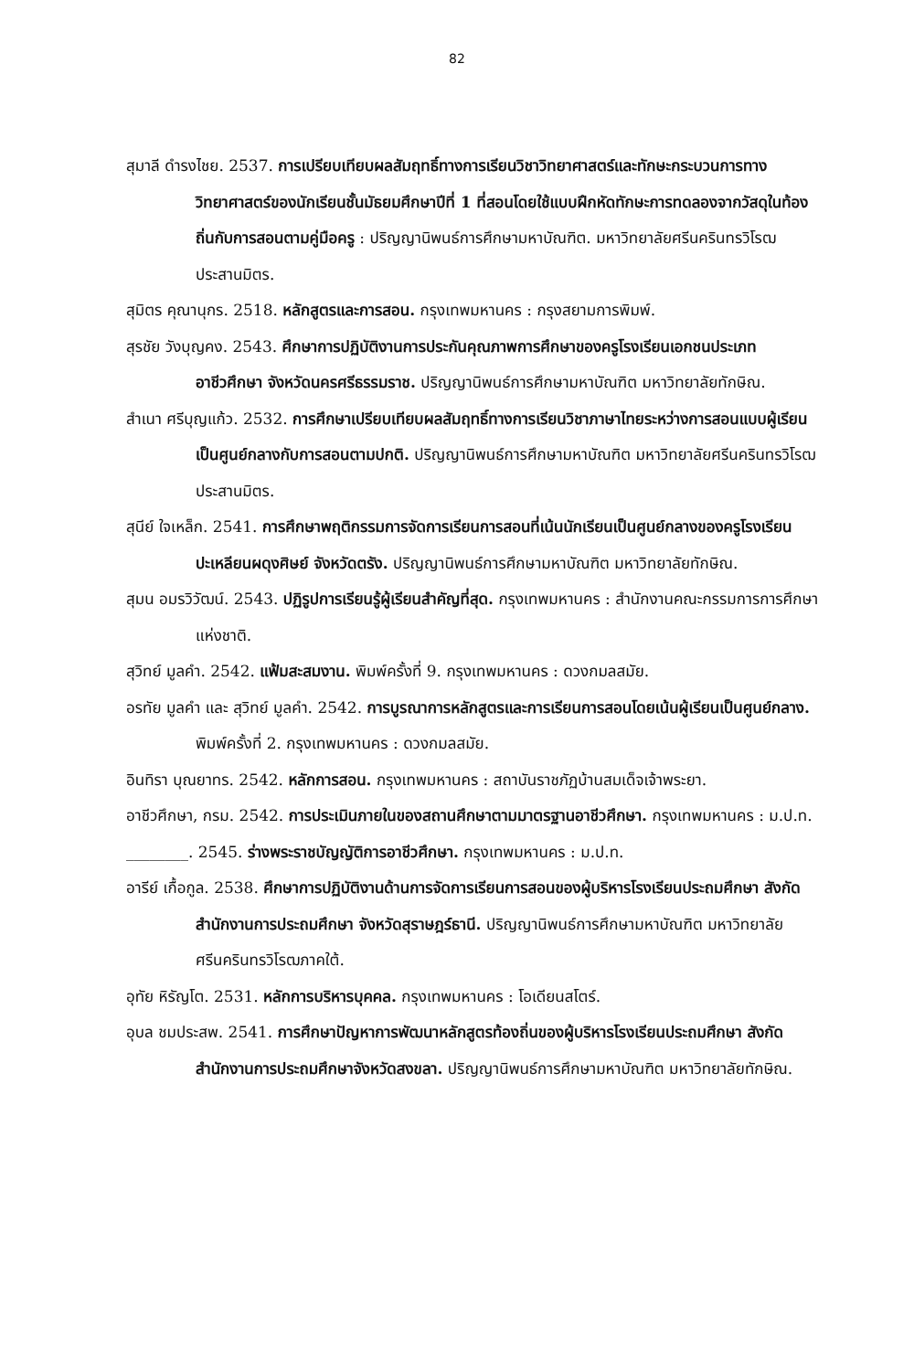82
สุมาลี ดำรงไชย. 2537. การเปรียบเทียบผลสัมฤทธิ์ทางการเรียนวิชาวิทยาศาสตร์และทักษะกระบวนการทางวิทยาศาสตร์ของนักเรียนชั้นมัธยมศึกษาปีที่ 1 ที่สอนโดยใช้แบบฝึกหัดทักษะการทดลองจากวัสดุในท้องถิ่นกับการสอนตามคู่มือครู : ปริญญานิพนธ์การศึกษามหาบัณฑิต. มหาวิทยาลัยศรีนครินทรวิโรฒ ประสานมิตร.
สุมิตร คุณานุกร. 2518. หลักสูตรและการสอน. กรุงเทพมหานคร : กรุงสยามการพิมพ์.
สุรชัย วังบุญคง. 2543. ศึกษาการปฏิบัติงานการประกันคุณภาพการศึกษาของครูโรงเรียนเอกชนประเภทอาชีวศึกษา จังหวัดนครศรีธรรมราช. ปริญญานิพนธ์การศึกษามหาบัณฑิต มหาวิทยาลัยทักษิณ.
สำเนา ศรีบุญแก้ว. 2532. การศึกษาเปรียบเทียบผลสัมฤทธิ์ทางการเรียนวิชาภาษาไทยระหว่างการสอนแบบผู้เรียนเป็นศูนย์กลางกับการสอนตามปกติ. ปริญญานิพนธ์การศึกษามหาบัณฑิต มหาวิทยาลัยศรีนครินทรวิโรฒ ประสานมิตร.
สุนีย์ ใจเหล็ก. 2541. การศึกษาพฤติกรรมการจัดการเรียนการสอนที่เน้นนักเรียนเป็นศูนย์กลางของครูโรงเรียนปะเหลียนผดุงศิษย์ จังหวัดตรัง. ปริญญานิพนธ์การศึกษามหาบัณฑิต มหาวิทยาลัยทักษิณ.
สุมน อมรวิวัฒน์. 2543. ปฏิรูปการเรียนรู้ผู้เรียนสำคัญที่สุด. กรุงเทพมหานคร : สำนักงานคณะกรรมการการศึกษาแห่งชาติ.
สุวิทย์ มูลคำ. 2542. แฟ้มสะสมงาน. พิมพ์ครั้งที่ 9. กรุงเทพมหานคร : ดวงกมลสมัย.
อรทัย มูลคำ และ สุวิทย์ มูลคำ. 2542. การบูรณาการหลักสูตรและการเรียนการสอนโดยเน้นผู้เรียนเป็นศูนย์กลาง. พิมพ์ครั้งที่ 2. กรุงเทพมหานคร : ดวงกมลสมัย.
อินทิรา บุณยาทร. 2542. หลักการสอน. กรุงเทพมหานคร : สถาบันราชภัฏบ้านสมเด็จเจ้าพระยา.
อาชีวศึกษา, กรม. 2542. การประเมินภายในของสถานศึกษาตามมาตรฐานอาชีวศึกษา. กรุงเทพมหานคร : ม.ป.ท.
________. 2545. ร่างพระราชบัญญัติการอาชีวศึกษา. กรุงเทพมหานคร : ม.ป.ท.
อารีย์ เกื้อกูล. 2538. ศึกษาการปฏิบัติงานด้านการจัดการเรียนการสอนของผู้บริหารโรงเรียนประถมศึกษา สังกัดสำนักงานการประถมศึกษา จังหวัดสุราษฎร์ธานี. ปริญญานิพนธ์การศึกษามหาบัณฑิต มหาวิทยาลัยศรีนครินทรวิโรฒภาคใต้.
อุทัย หิรัญโต. 2531. หลักการบริหารบุคคล. กรุงเทพมหานคร : โอเดียนสโตร์.
อุบล ชมประสพ. 2541. การศึกษาปัญหาการพัฒนาหลักสูตรท้องถิ่นของผู้บริหารโรงเรียนประถมศึกษา สังกัดสำนักงานการประถมศึกษาจังหวัดสงขลา. ปริญญานิพนธ์การศึกษามหาบัณฑิต มหาวิทยาลัยทักษิณ.